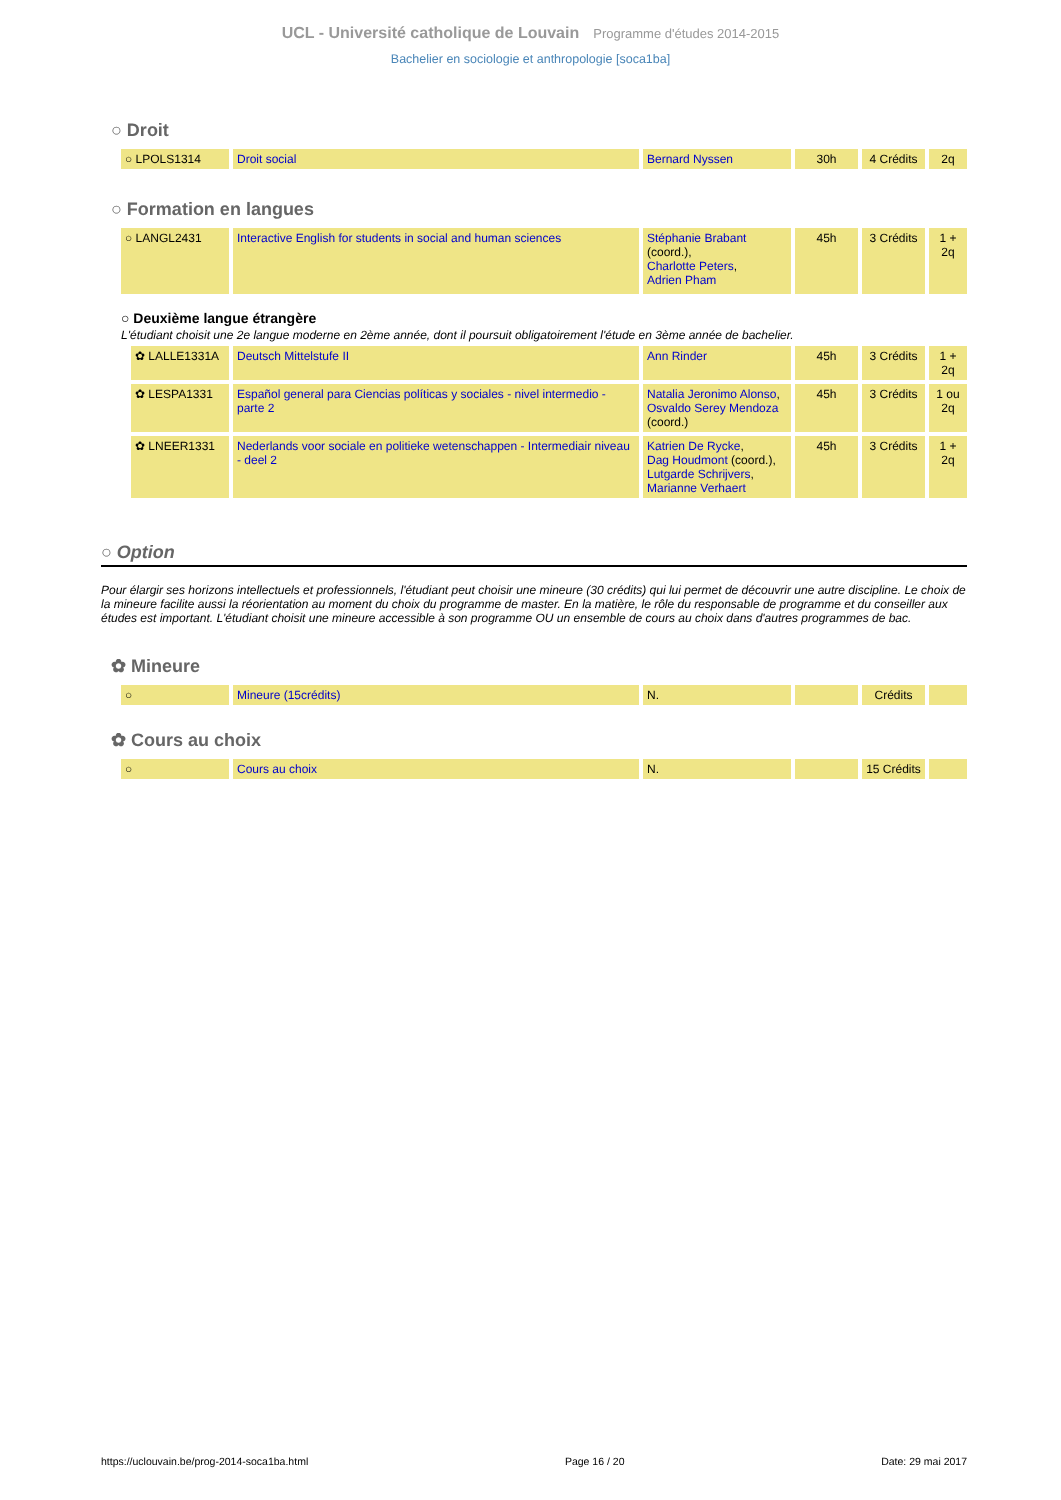UCL - Université catholique de Louvain Programme d'études 2014-2015
Bachelier en sociologie et anthropologie [soca1ba]
○ Droit
| ○ LPOLS1314 | Droit social | Bernard Nyssen | 30h | 4 Crédits | 2q |
○ Formation en langues
| ○ LANGL2431 | Interactive English for students in social and human sciences | Stéphanie Brabant (coord.), Charlotte Peters , Adrien Pham | 45h | 3 Crédits | 1 + 2q |
○ Deuxième langue étrangère
L'étudiant choisit une 2e langue moderne en 2ème année, dont il poursuit obligatoirement l'étude en 3ème année de bachelier.
| ✿ LALLE1331A | Deutsch Mittelstufe II | Ann Rinder | 45h | 3 Crédits | 1 + 2q |
| ✿ LESPA1331 | Español general para Ciencias políticas y sociales - nivel intermedio - parte 2 | Natalia Jeronimo Alonso , Osvaldo Serey Mendoza (coord.) | 45h | 3 Crédits | 1 ou 2q |
| ✿ LNEER1331 | Nederlands voor sociale en politieke wetenschappen - Intermediair niveau - deel 2 | Katrien De Rycke , Dag Houdmont (coord.), Lutgarde Schrijvers , Marianne Verhaert | 45h | 3 Crédits | 1 + 2q |
○ Option
Pour élargir ses horizons intellectuels et professionnels, l'étudiant peut choisir une mineure (30 crédits) qui lui permet de découvrir une autre discipline. Le choix de la mineure facilite aussi la réorientation au moment du choix du programme de master. En la matière, le rôle du responsable de programme et du conseiller aux études est important. L'étudiant choisit une mineure accessible à son programme OU un ensemble de cours au choix dans d'autres programmes de bac.
✿ Mineure
| ○ | Mineure (15crédits) | N. | | Crédits | |
✿ Cours au choix
| ○ | Cours au choix | N. | | 15 Crédits | |
https://uclouvain.be/prog-2014-soca1ba.html Page 16 / 20 Date: 29 mai 2017